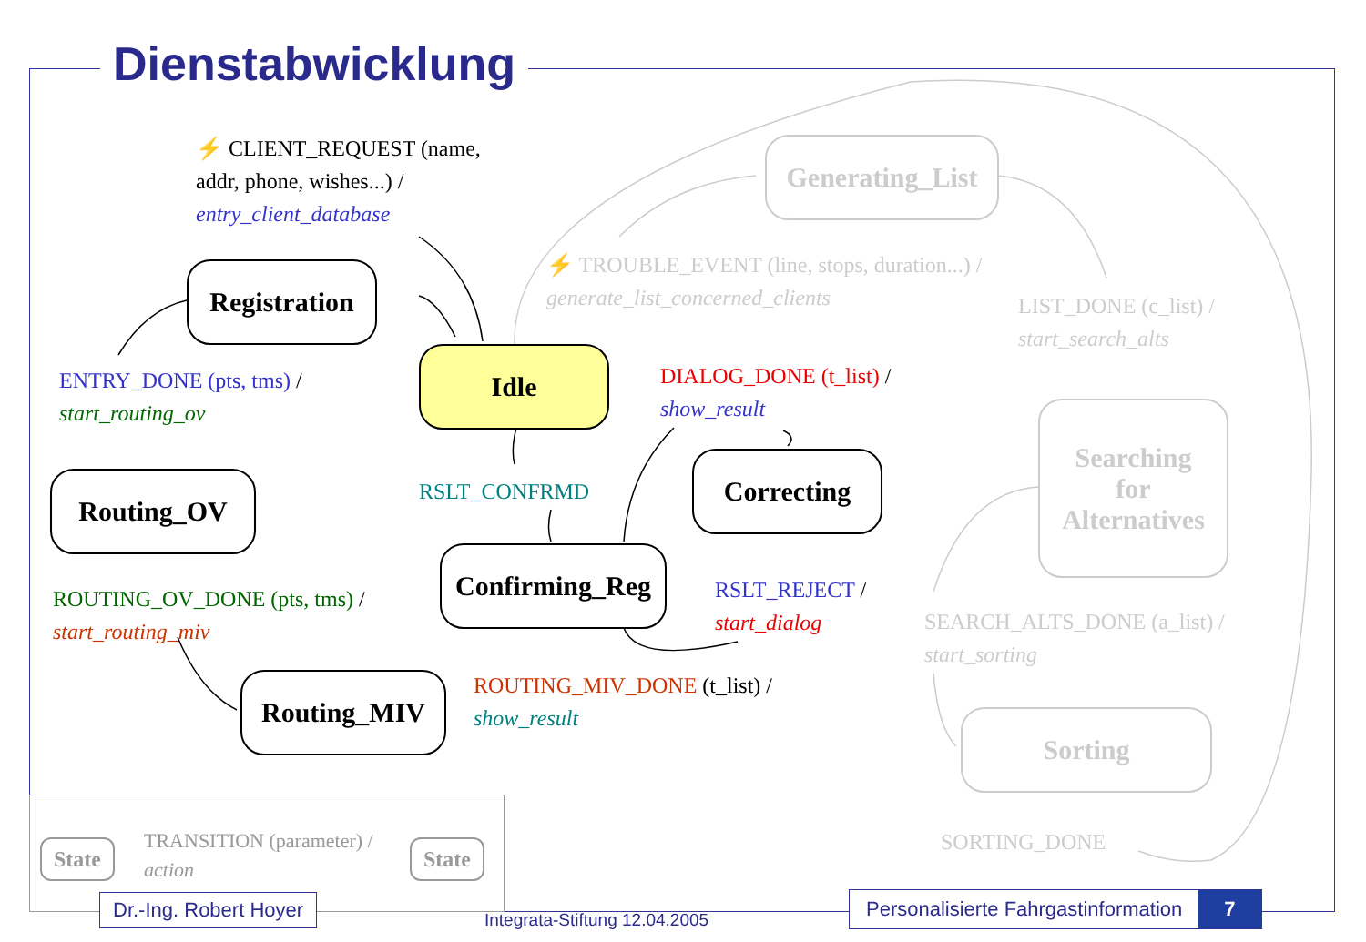Dienstabwicklung
⚡ CLIENT_REQUEST (name,
addr, phone, wishes...) /
entry_client_database
Registration
Idle
ENTRY_DONE (pts, tms) /
start_routing_ov
Routing_OV RSLT_CONFRMD
DIALOG_DONE (t_list) /
show_result
Correcting
Confirming_Reg
ROUTING_OV_DONE (pts, tms) /
start_routing_miv
RSLT_REJECT /
start_dialog
Routing_MIV
ROUTING_MIV_DONE (t_list) /
show_result
Generating_List
⚡ TROUBLE_EVENT (line, stops, duration...) /
generate_list_concerned_clients
LIST_DONE (c_list) /
start_search_alts
Searching
for
Alternatives
SEARCH_ALTS_DONE (a_list) /
start_sorting
Sorting
SORTING_DONE
State
TRANSITION (parameter) /
action
State
Dr.-Ing. Robert Hoyer
Integrata-Stiftung 12.04.2005
Personalisierte Fahrgastinformation 7